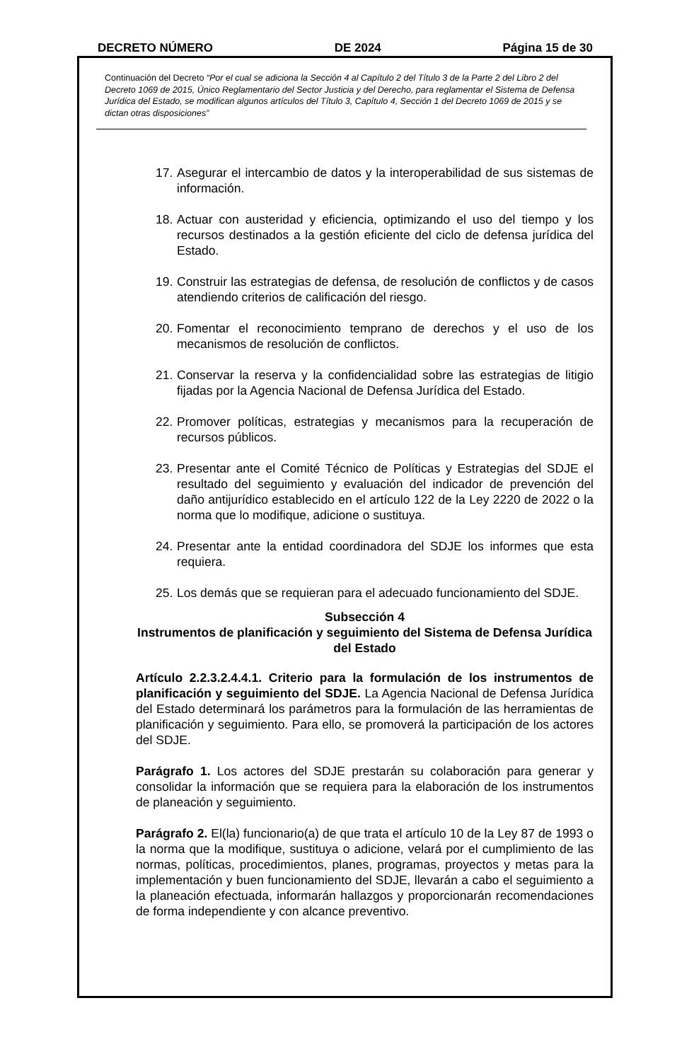DECRETO NÚMERO DE 2024 Página 15 de 30
Continuación del Decreto “Por el cual se adiciona la Sección 4 al Capítulo 2 del Título 3 de la Parte 2 del Libro 2 del Decreto 1069 de 2015, Único Reglamentario del Sector Justicia y del Derecho, para reglamentar el Sistema de Defensa Jurídica del Estado, se modifican algunos artículos del Título 3, Capítulo 4, Sección 1 del Decreto 1069 de 2015 y se dictan otras disposiciones”
17.
Asegurar el intercambio de datos y la interoperabilidad de sus sistemas de información.
18.
Actuar con austeridad y eficiencia, optimizando el uso del tiempo y los recursos destinados a la gestión eficiente del ciclo de defensa jurídica del Estado.
19.
Construir las estrategias de defensa, de resolución de conflictos y de casos atendiendo criterios de calificación del riesgo.
20.
Fomentar el reconocimiento temprano de derechos y el uso de los mecanismos de resolución de conflictos.
21.
Conservar la reserva y la confidencialidad sobre las estrategias de litigio fijadas por la Agencia Nacional de Defensa Jurídica del Estado.
22.
Promover políticas, estrategias y mecanismos para la recuperación de recursos públicos.
23.
Presentar ante el Comité Técnico de Políticas y Estrategias del SDJE el resultado del seguimiento y evaluación del indicador de prevención del daño antijurídico establecido en el artículo 122 de la Ley 2220 de 2022 o la norma que lo modifique, adicione o sustituya.
24.
Presentar ante la entidad coordinadora del SDJE los informes que esta requiera.
25.
Los demás que se requieran para el adecuado funcionamiento del SDJE.
Subsección 4
Instrumentos de planificación y seguimiento del Sistema de Defensa Jurídica del Estado
Artículo 2.2.3.2.4.4.1. Criterio para la formulación de los instrumentos de planificación y seguimiento del SDJE. La Agencia Nacional de Defensa Jurídica del Estado determinará los parámetros para la formulación de las herramientas de planificación y seguimiento. Para ello, se promoverá la participación de los actores del SDJE.
Parágrafo 1. Los actores del SDJE prestarán su colaboración para generar y consolidar la información que se requiera para la elaboración de los instrumentos de planeación y seguimiento.
Parágrafo 2. El(la) funcionario(a) de que trata el artículo 10 de la Ley 87 de 1993 o la norma que la modifique, sustituya o adicione, velará por el cumplimiento de las normas, políticas, procedimientos, planes, programas, proyectos y metas para la implementación y buen funcionamiento del SDJE, llevarán a cabo el seguimiento a la planeación efectuada, informarán hallazgos y proporcionarán recomendaciones de forma independiente y con alcance preventivo.